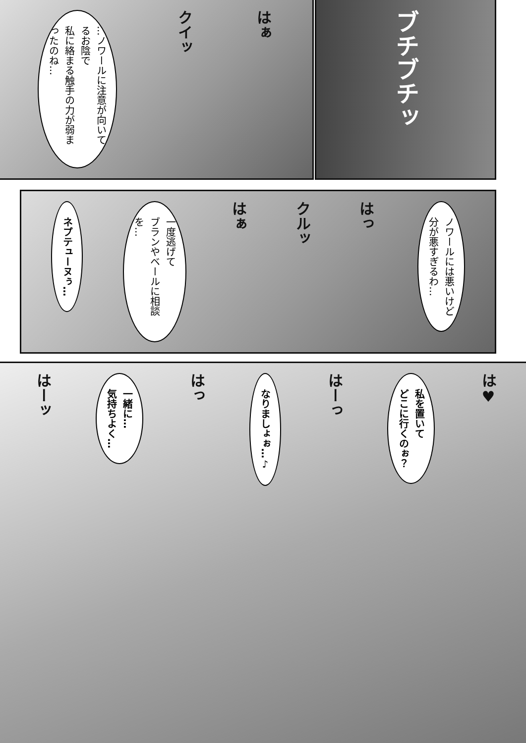はぁ
クイッ
…ノワールに注意が向いてるお陰で
私に絡まる触手の力が弱まったのね…
ブチブチッ
ノワールには悪いけど
分が悪すぎるわ…
はっ
クルッ
はぁ
一度逃げて
ブランやベールに相談を…
ネプテューヌぅ…
は♥
私を置いて
どこに行くのぉ？
はーっ
なりましょぉ…♪
はっ
一緒に…
気持ちよく…
はーッ